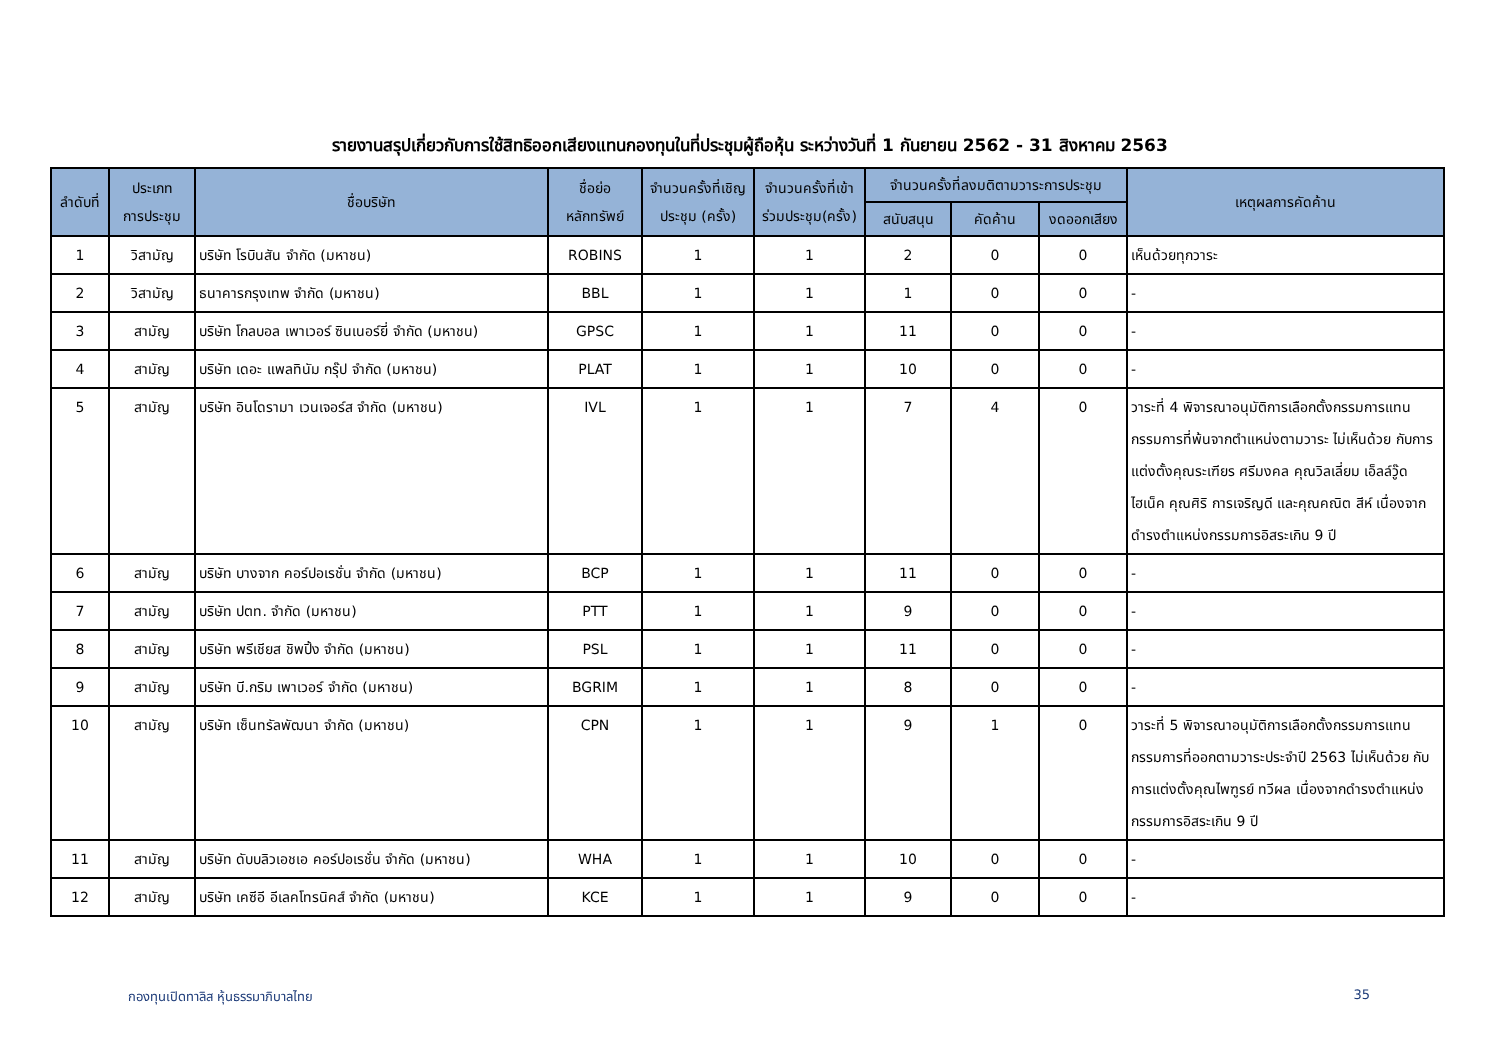รายงานสรุปเกี่ยวกับการใช้สิทธิออกเสียงแทนกองทุนในที่ประชุมผู้ถือหุ้น ระหว่างวันที่ 1 กันยายน 2562 - 31 สิงหาคม 2563
| ลำดับที่ | ประเภท การประชุม | ชื่อบริษัท | ชื่อย่อ หลักทรัพย์ | จำนวนครั้งที่เชิญ ประชุม (ครั้ง) | จำนวนครั้งที่เข้า ร่วมประชุม(ครั้ง) | จำนวนครั้งที่ลงมติตามวาระการประชุม | | | เหตุผลการคัดค้าน |
| --- | --- | --- | --- | --- | --- | --- | --- | --- | --- |
| | | | | | | สนับสนุน | คัดค้าน | งดออกเสียง | |
| 1 | วิสามัญ | บริษัท โรบินสัน จำกัด (มหาชน) | ROBINS | 1 | 1 | 2 | 0 | 0 | เห็นด้วยทุกวาระ |
| 2 | วิสามัญ | ธนาคารกรุงเทพ จำกัด (มหาชน) | BBL | 1 | 1 | 1 | 0 | 0 | - |
| 3 | สามัญ | บริษัท โกลบอล เพาเวอร์ ซินเนอร์ยี่ จำกัด (มหาชน) | GPSC | 1 | 1 | 11 | 0 | 0 | - |
| 4 | สามัญ | บริษัท เดอะ แพลทินัม กรุ๊ป จำกัด (มหาชน) | PLAT | 1 | 1 | 10 | 0 | 0 | - |
| 5 | สามัญ | บริษัท อินโดรามา เวนเจอร์ส จำกัด (มหาชน) | IVL | 1 | 1 | 7 | 4 | 0 | วาระที่ 4 พิจารณาอนุมัติการเลือกตั้งกรรมการแทนกรรมการที่พ้นจากตำแหน่งตามวาระ ไม่เห็นด้วย กับการแต่งตั้งคุณระเฑียร ศรีมงคล คุณวิลเลี่ยม เอ็ลล์วู๊ด ไฮเน็ค คุณศิริ การเจริญดี และคุณคณิต สีห์ เนื่องจากดำรงตำแหน่งกรรมการอิสระเกิน 9 ปี |
| 6 | สามัญ | บริษัท บางจาก คอร์ปอเรชั่น จำกัด (มหาชน) | BCP | 1 | 1 | 11 | 0 | 0 | - |
| 7 | สามัญ | บริษัท ปตท. จำกัด (มหาชน) | PTT | 1 | 1 | 9 | 0 | 0 | - |
| 8 | สามัญ | บริษัท พรีเชียส ชิพปิ้ง จำกัด (มหาชน) | PSL | 1 | 1 | 11 | 0 | 0 | - |
| 9 | สามัญ | บริษัท บี.กริม เพาเวอร์ จำกัด (มหาชน) | BGRIM | 1 | 1 | 8 | 0 | 0 | - |
| 10 | สามัญ | บริษัท เซ็นทรัลพัฒนา จำกัด (มหาชน) | CPN | 1 | 1 | 9 | 1 | 0 | วาระที่ 5 พิจารณาอนุมัติการเลือกตั้งกรรมการแทนกรรมการที่ออกตามวาระประจำปี 2563 ไม่เห็นด้วย กับการแต่งตั้งคุณไพฑูรย์ ทวีผล เนื่องจากดำรงตำแหน่งกรรมการอิสระเกิน 9 ปี |
| 11 | สามัญ | บริษัท ดับบลิวเอชเอ คอร์ปอเรชั่น จำกัด (มหาชน) | WHA | 1 | 1 | 10 | 0 | 0 | - |
| 12 | สามัญ | บริษัท เคซีอี อีเลคโทรนิคส์ จำกัด (มหาชน) | KCE | 1 | 1 | 9 | 0 | 0 | - |
กองทุนเปิดทาลิส หุ้นธรรมาภิบาลไทย 35